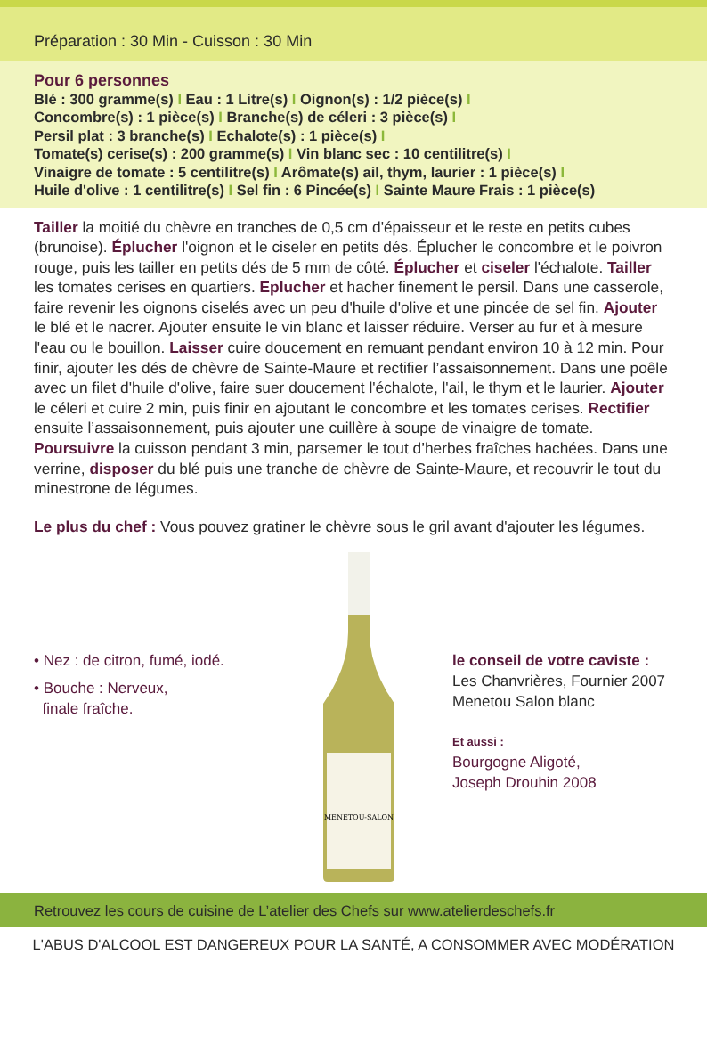Préparation : 30 Min - Cuisson : 30 Min
Pour 6 personnes
Blé : 300 gramme(s) I Eau : 1 Litre(s) I Oignon(s) : 1/2 pièce(s) I
Concombre(s) : 1 pièce(s) I Branche(s) de céleri : 3 pièce(s) I
Persil plat : 3 branche(s) I Echalote(s) : 1 pièce(s) I
Tomate(s) cerise(s) : 200 gramme(s) I Vin blanc sec : 10 centilitre(s) I
Vinaigre de tomate : 5 centilitre(s) I Arômate(s) ail, thym, laurier : 1 pièce(s) I
Huile d'olive : 1 centilitre(s) I Sel fin : 6 Pincée(s) I Sainte Maure Frais : 1 pièce(s)
Tailler la moitié du chèvre en tranches de 0,5 cm d'épaisseur et le reste en petits cubes (brunoise). Éplucher l'oignon et le ciseler en petits dés. Éplucher le concombre et le poivron rouge, puis les tailler en petits dés de 5 mm de côté. Éplucher et ciseler l'échalote. Tailler les tomates cerises en quartiers. Eplucher et hacher finement le persil. Dans une casserole, faire revenir les oignons ciselés avec un peu d'huile d'olive et une pincée de sel fin. Ajouter le blé et le nacrer. Ajouter ensuite le vin blanc et laisser réduire. Verser au fur et à mesure l'eau ou le bouillon. Laisser cuire doucement en remuant pendant environ 10 à 12 min. Pour finir, ajouter les dés de chèvre de Sainte-Maure et rectifier l’assaisonnement. Dans une poêle avec un filet d'huile d'olive, faire suer doucement l'échalote, l'ail, le thym et le laurier. Ajouter le céleri et cuire 2 min, puis finir en ajoutant le concombre et les tomates cerises. Rectifier ensuite l’assaisonnement, puis ajouter une cuillère à soupe de vinaigre de tomate. Poursuivre la cuisson pendant 3 min, parsemer le tout d’herbes fraîches hachées. Dans une verrine, disposer du blé puis une tranche de chèvre de Sainte-Maure, et recouvrir le tout du minestrone de légumes.
Le plus du chef : Vous pouvez gratiner le chèvre sous le gril avant d'ajouter les légumes.
• Nez : de citron, fumé, iodé.
• Bouche : Nerveux,
finale fraîche.
MENETOU-SALON
le conseil de votre caviste :
Les Chanvrières, Fournier 2007
Menetou Salon blanc
Et aussi :
Bourgogne Aligoté,
Joseph Drouhin 2008
Retrouvez les cours de cuisine de L’atelier des Chefs sur www.atelierdeschefs.fr
L'ABUS D'ALCOOL EST DANGEREUX POUR LA SANTÉ, A CONSOMMER AVEC MODÉRATION